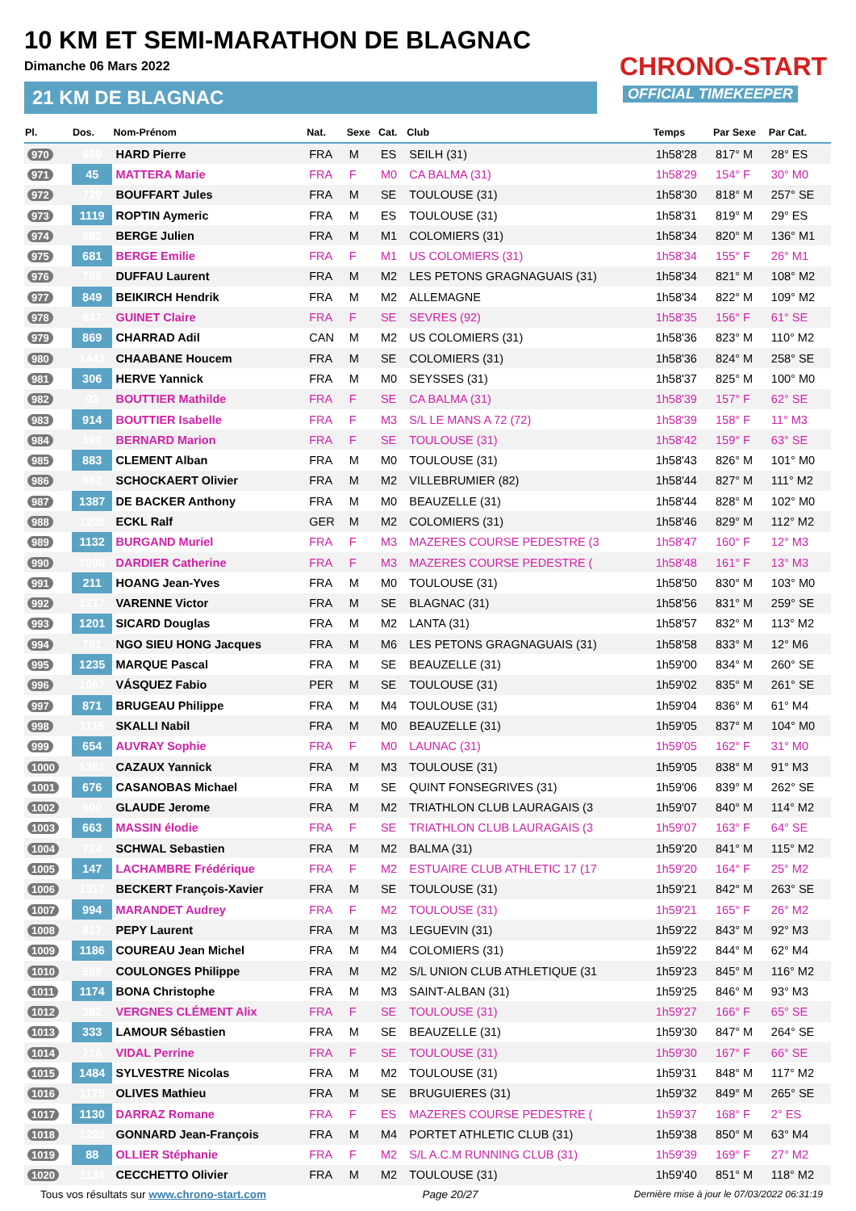10 KM ET SEMI-MARATHON DE BLAGNAC
Dimanche 06 Mars 2022
21 KM DE BLAGNAC
CHRONO-START
OFFICIAL TIMEKEEPER
| Pl. | Dos. | Nom-Prénom | Nat. | Sexe | Cat. | Club | Temps | Par Sexe | Par Cat. |
| --- | --- | --- | --- | --- | --- | --- | --- | --- | --- |
| 970 | 659 | HARD Pierre | FRA | M | ES | SEILH (31) | 1h58'28 | 817° M | 28° ES |
| 971 | 45 | MATTERA Marie | FRA | F | M0 | CA BALMA (31) | 1h58'29 | 154° F | 30° M0 |
| 972 | 729 | BOUFFART Jules | FRA | M | SE | TOULOUSE (31) | 1h58'30 | 818° M | 257° SE |
| 973 | 1119 | ROPTIN Aymeric | FRA | M | ES | TOULOUSE (31) | 1h58'31 | 819° M | 29° ES |
| 974 | 682 | BERGE Julien | FRA | M | M1 | COLOMIERS (31) | 1h58'34 | 820° M | 136° M1 |
| 975 | 681 | BERGE Emilie | FRA | F | M1 | US COLOMIERS (31) | 1h58'34 | 155° F | 26° M1 |
| 976 | 796 | DUFFAU Laurent | FRA | M | M2 | LES PETONS GRAGNAGUAIS (31) | 1h58'34 | 821° M | 108° M2 |
| 977 | 849 | BEIKIRCH Hendrik | FRA | M | M2 | ALLEMAGNE | 1h58'34 | 822° M | 109° M2 |
| 978 | 847 | GUINET Claire | FRA | F | SE | SEVRES (92) | 1h58'35 | 156° F | 61° SE |
| 979 | 869 | CHARRAD Adil | CAN | M | M2 | US COLOMIERS (31) | 1h58'36 | 823° M | 110° M2 |
| 980 | 1442 | CHAABANE Houcem | FRA | M | SE | COLOMIERS (31) | 1h58'36 | 824° M | 258° SE |
| 981 | 306 | HERVE Yannick | FRA | M | M0 | SEYSSES (31) | 1h58'37 | 825° M | 100° M0 |
| 982 | 93 | BOUTTIER Mathilde | FRA | F | SE | CA BALMA (31) | 1h58'39 | 157° F | 62° SE |
| 983 | 914 | BOUTTIER Isabelle | FRA | F | M3 | S/L LE MANS A 72 (72) | 1h58'39 | 158° F | 11° M3 |
| 984 | 190 | BERNARD Marion | FRA | F | SE | TOULOUSE (31) | 1h58'42 | 159° F | 63° SE |
| 985 | 883 | CLEMENT Alban | FRA | M | M0 | TOULOUSE (31) | 1h58'43 | 826° M | 101° M0 |
| 986 | 962 | SCHOCKAERT Olivier | FRA | M | M2 | VILLEBRUMIER (82) | 1h58'44 | 827° M | 111° M2 |
| 987 | 1387 | DE BACKER Anthony | FRA | M | M0 | BEAUZELLE (31) | 1h58'44 | 828° M | 102° M0 |
| 988 | 1205 | ECKL Ralf | GER | M | M2 | COLOMIERS (31) | 1h58'46 | 829° M | 112° M2 |
| 989 | 1132 | BURGAND Muriel | FRA | F | M3 | MAZERES COURSE PEDESTRE (3 | 1h58'47 | 160° F | 12° M3 |
| 990 | 1090 | DARDIER Catherine | FRA | F | M3 | MAZERES COURSE PEDESTRE ( | 1h58'48 | 161° F | 13° M3 |
| 991 | 211 | HOANG Jean-Yves | FRA | M | M0 | TOULOUSE (31) | 1h58'50 | 830° M | 103° M0 |
| 992 | 1217 | VARENNE Victor | FRA | M | SE | BLAGNAC (31) | 1h58'56 | 831° M | 259° SE |
| 993 | 1201 | SICARD Douglas | FRA | M | M2 | LANTA (31) | 1h58'57 | 832° M | 113° M2 |
| 994 | 791 | NGO SIEU HONG Jacques | FRA | M | M6 | LES PETONS GRAGNAGUAIS (31) | 1h58'58 | 833° M | 12° M6 |
| 995 | 1235 | MARQUE Pascal | FRA | M | SE | BEAUZELLE (31) | 1h59'00 | 834° M | 260° SE |
| 996 | 1087 | VÁSQUEZ Fabio | PER | M | SE | TOULOUSE (31) | 1h59'02 | 835° M | 261° SE |
| 997 | 871 | BRUGEAU Philippe | FRA | M | M4 | TOULOUSE (31) | 1h59'04 | 836° M | 61° M4 |
| 998 | 1115 | SKALLI Nabil | FRA | M | M0 | BEAUZELLE (31) | 1h59'05 | 837° M | 104° M0 |
| 999 | 654 | AUVRAY Sophie | FRA | F | M0 | LAUNAC (31) | 1h59'05 | 162° F | 31° M0 |
| 1000 | 1301 | CAZAUX Yannick | FRA | M | M3 | TOULOUSE (31) | 1h59'05 | 838° M | 91° M3 |
| 1001 | 676 | CASANOBAS Michael | FRA | M | SE | QUINT FONSEGRIVES (31) | 1h59'06 | 839° M | 262° SE |
| 1002 | 600 | GLAUDE Jerome | FRA | M | M2 | TRIATHLON CLUB LAURAGAIS (3 | 1h59'07 | 840° M | 114° M2 |
| 1003 | 663 | MASSIN élodie | FRA | F | SE | TRIATHLON CLUB LAURAGAIS (3 | 1h59'07 | 163° F | 64° SE |
| 1004 | 724 | SCHWAL Sebastien | FRA | M | M2 | BALMA (31) | 1h59'20 | 841° M | 115° M2 |
| 1005 | 147 | LACHAMBRE Frédérique | FRA | F | M2 | ESTUAIRE CLUB ATHLETIC 17 (17 | 1h59'20 | 164° F | 25° M2 |
| 1006 | 1317 | BECKERT François-Xavier | FRA | M | SE | TOULOUSE (31) | 1h59'21 | 842° M | 263° SE |
| 1007 | 994 | MARANDET Audrey | FRA | F | M2 | TOULOUSE (31) | 1h59'21 | 165° F | 26° M2 |
| 1008 | 817 | PEPY Laurent | FRA | M | M3 | LEGUEVIN (31) | 1h59'22 | 843° M | 92° M3 |
| 1009 | 1186 | COUREAU Jean Michel | FRA | M | M4 | COLOMIERS (31) | 1h59'22 | 844° M | 62° M4 |
| 1010 | 589 | COULONGES Philippe | FRA | M | M2 | S/L UNION CLUB ATHLETIQUE (31 | 1h59'23 | 845° M | 116° M2 |
| 1011 | 1174 | BONA Christophe | FRA | M | M3 | SAINT-ALBAN (31) | 1h59'25 | 846° M | 93° M3 |
| 1012 | 382 | VERGNES CLÉMENT Alix | FRA | F | SE | TOULOUSE (31) | 1h59'27 | 166° F | 65° SE |
| 1013 | 333 | LAMOUR Sébastien | FRA | M | SE | BEAUZELLE (31) | 1h59'30 | 847° M | 264° SE |
| 1014 | 716 | VIDAL Perrine | FRA | F | SE | TOULOUSE (31) | 1h59'30 | 167° F | 66° SE |
| 1015 | 1484 | SYLVESTRE Nicolas | FRA | M | M2 | TOULOUSE (31) | 1h59'31 | 848° M | 117° M2 |
| 1016 | 1175 | OLIVES Mathieu | FRA | M | SE | BRUGUIERES (31) | 1h59'32 | 849° M | 265° SE |
| 1017 | 1130 | DARRAZ Romane | FRA | F | ES | MAZERES COURSE PEDESTRE ( | 1h59'37 | 168° F | 2° ES |
| 1018 | 1222 | GONNARD Jean-François | FRA | M | M4 | PORTET ATHLETIC CLUB (31) | 1h59'38 | 850° M | 63° M4 |
| 1019 | 88 | OLLIER Stéphanie | FRA | F | M2 | S/L A.C.M RUNNING CLUB (31) | 1h59'39 | 169° F | 27° M2 |
| 1020 | 1134 | CECCHETTO Olivier | FRA | M | M2 | TOULOUSE (31) | 1h59'40 | 851° M | 118° M2 |
Tous vos résultats sur www.chrono-start.com Page 20/27 Dernière mise à jour le 07/03/2022 06:31:19